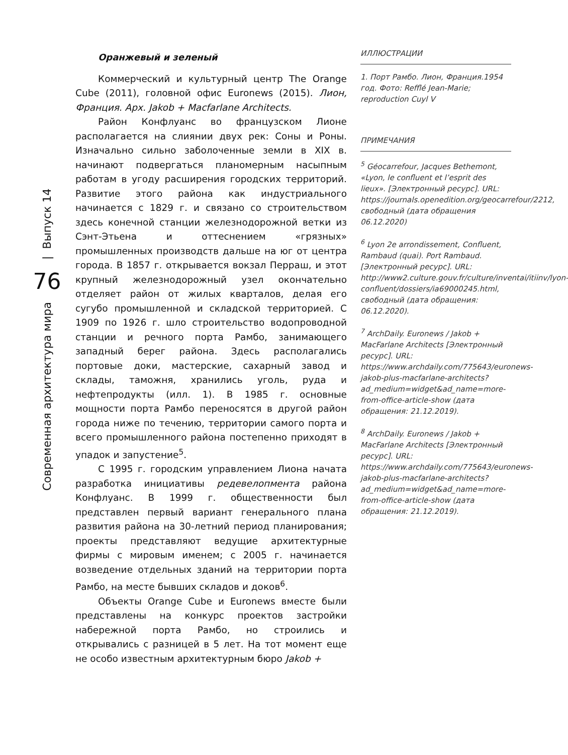Современная архитектура мира 76 | Выпуск 14
Оранжевый и зеленый
Коммерческий и культурный центр The Orange Cube (2011), головной офис Euronews (2015). Лион, Франция. Арх. Jakob + Macfarlane Architects.
Район Конфлуанс во французском Лионе располагается на слиянии двух рек: Соны и Роны. Изначально сильно заболоченные земли в XIX в. начинают подвергаться планомерным насыпным работам в угоду расширения городских территорий. Развитие этого района как индустриального начинается с 1829 г. и связано со строительством здесь конечной станции железнодорожной ветки из Сэнт-Этьена и оттеснением «грязных» промышленных производств дальше на юг от центра города. В 1857 г. открывается вокзал Перраш, и этот крупный железнодорожный узел окончательно отделяет район от жилых кварталов, делая его сугубо промышленной и складской территорией. С 1909 по 1926 г. шло строительство водопроводной станции и речного порта Рамбо, занимающего западный берег района. Здесь располагались портовые доки, мастерские, сахарный завод и склады, таможня, хранились уголь, руда и нефтепродукты (илл. 1). В 1985 г. основные мощности порта Рамбо переносятся в другой район города ниже по течению, территории самого порта и всего промышленного района постепенно приходят в упадок и запустение<sup>5</sup>.
С 1995 г. городским управлением Лиона начата разработка инициативы редевелопмента района Конфлуанс. В 1999 г. общественности был представлен первый вариант генерального плана развития района на 30-летний период планирования; проекты представляют ведущие архитектурные фирмы с мировым именем; с 2005 г. начинается возведение отдельных зданий на территории порта Рамбо, на месте бывших складов и доков<sup>6</sup>.
Объекты Orange Cube и Euronews вместе были представлены на конкурс проектов застройки набережной порта Рамбо, но строились и открывались с разницей в 5 лет. На тот момент еще не особо известным архитектурным бюро Jakob +
ИЛЛЮСТРАЦИИ
1. Порт Рамбо. Лион, Франция.1954 год. Фото: Refflé Jean-Marie; reproduction Cuyl V
ПРИМЕЧАНИЯ
<sup>5</sup> Géocarrefour, Jacques Bethemont, «Lyon, le confluent et l’esprit des lieux». [Электронный ресурс]. URL: https://journals.openedition.org/geocarrefour/2212, свободный (дата обращения 06.12.2020)
<sup>6</sup> Lyon 2e arrondissement, Confluent, Rambaud (quai). Port Rambaud. [Электронный ресурс]. URL: http://www2.culture.gouv.fr/culture/inventai/itiinv/lyon-confluent/dossiers/ia69000245.html, свободный (дата обращения: 06.12.2020).
<sup>7</sup> ArchDaily. Euronews / Jakob + MacFarlane Architects [Электронный ресурс]. URL: https://www.archdaily.com/775643/euronews-jakob-plus-macfarlane-architects?ad_medium=widget&ad_name=more-from-office-article-show (дата обращения: 21.12.2019).
<sup>8</sup> ArchDaily. Euronews / Jakob + MacFarlane Architects [Электронный ресурс]. URL: https://www.archdaily.com/775643/euronews-jakob-plus-macfarlane-architects?ad_medium=widget&ad_name=more-from-office-article-show (дата обращения: 21.12.2019).